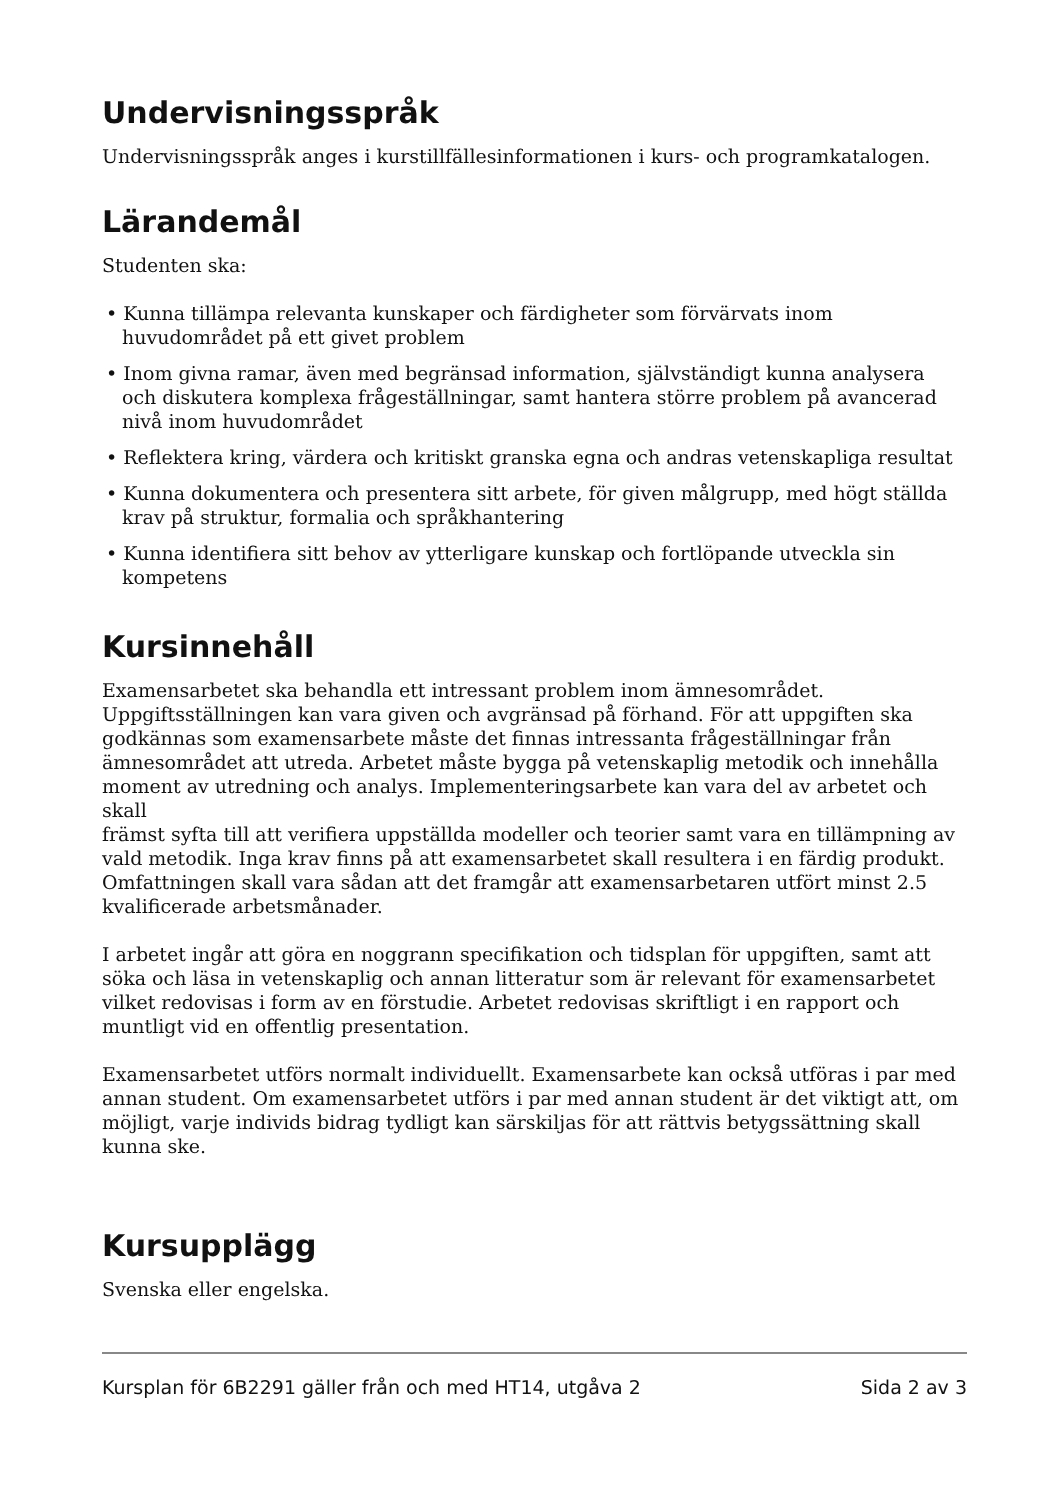Undervisningsspråk
Undervisningsspråk anges i kurstillfällesinformationen i kurs- och programkatalogen.
Lärandemål
Studenten ska:
• Kunna tillämpa relevanta kunskaper och färdigheter som förvärvats inom huvudområdet på ett givet problem
• Inom givna ramar, även med begränsad information, självständigt kunna analysera och diskutera komplexa frågeställningar, samt hantera större problem på avancerad nivå inom huvudområdet
• Reflektera kring, värdera och kritiskt granska egna och andras vetenskapliga resultat
• Kunna dokumentera och presentera sitt arbete, för given målgrupp, med högt ställda krav på struktur, formalia och språkhantering
• Kunna identifiera sitt behov av ytterligare kunskap och fortlöpande utveckla sin kompetens
Kursinnehåll
Examensarbetet ska behandla ett intressant problem inom ämnesområdet. Uppgiftsställningen kan vara given och avgränsad på förhand. För att uppgiften ska godkännas som examensarbete måste det finnas intressanta frågeställningar från ämnesområdet att utreda. Arbetet måste bygga på vetenskaplig metodik och innehålla moment av utredning och analys. Implementeringsarbete kan vara del av arbetet och skall
främst syfta till att verifiera uppställda modeller och teorier samt vara en tillämpning av vald metodik. Inga krav finns på att examensarbetet skall resultera i en färdig produkt. Omfattningen skall vara sådan att det framgår att examensarbetaren utfört minst 2.5 kvalificerade arbetsmånader.
I arbetet ingår att göra en noggrann specifikation och tidsplan för uppgiften, samt att söka och läsa in vetenskaplig och annan litteratur som är relevant för examensarbetet vilket redovisas i form av en förstudie. Arbetet redovisas skriftligt i en rapport och muntligt vid en offentlig presentation.
Examensarbetet utförs normalt individuellt. Examensarbete kan också utföras i par med annan student. Om examensarbetet utförs i par med annan student är det viktigt att, om möjligt, varje individs bidrag tydligt kan särskiljas för att rättvis betygssättning skall kunna ske.
Kursupplägg
Svenska eller engelska.
Kursplan för 6B2291 gäller från och med HT14, utgåva 2 Sida 2 av 3